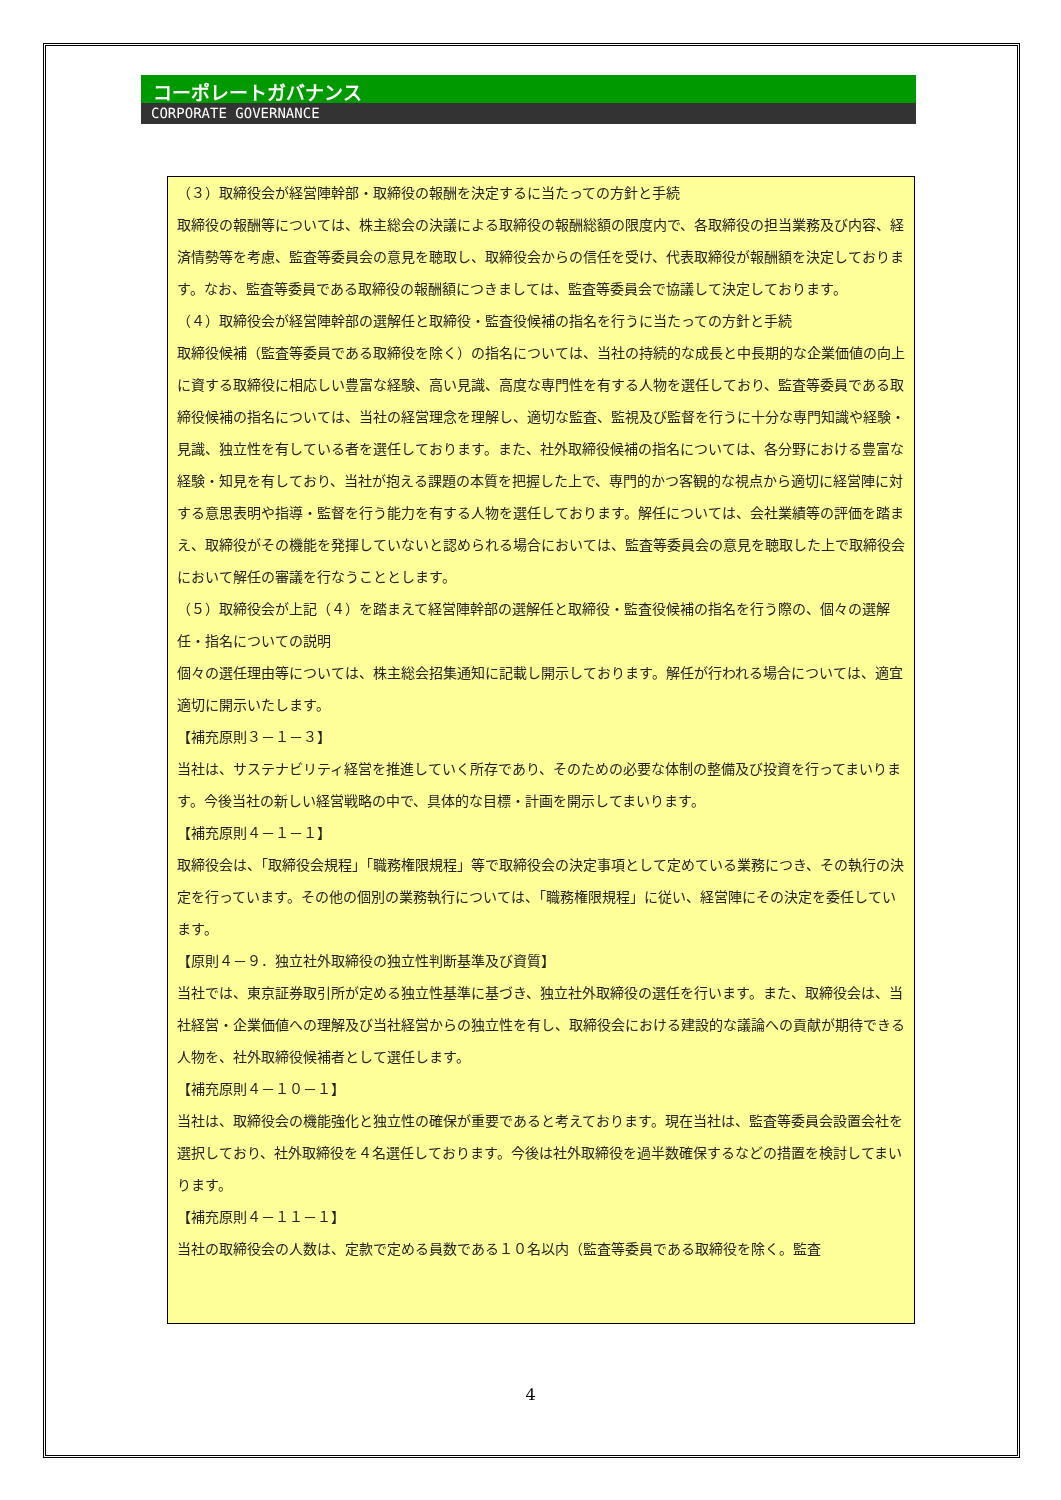コーポレートガバナンス
CORPORATE GOVERNANCE
（３）取締役会が経営陣幹部・取締役の報酬を決定するに当たっての方針と手続
取締役の報酬等については、株主総会の決議による取締役の報酬総額の限度内で、各取締役の担当業務及び内容、経済情勢等を考慮、監査等委員会の意見を聴取し、取締役会からの信任を受け、代表取締役が報酬額を決定しております。なお、監査等委員である取締役の報酬額につきましては、監査等委員会で協議して決定しております。
（４）取締役会が経営陣幹部の選解任と取締役・監査役候補の指名を行うに当たっての方針と手続
取締役候補（監査等委員である取締役を除く）の指名については、当社の持続的な成長と中長期的な企業価値の向上に資する取締役に相応しい豊富な経験、高い見識、高度な専門性を有する人物を選任しており、監査等委員である取締役候補の指名については、当社の経営理念を理解し、適切な監査、監視及び監督を行うに十分な専門知識や経験・見識、独立性を有している者を選任しております。また、社外取締役候補の指名については、各分野における豊富な経験・知見を有しており、当社が抱える課題の本質を把握した上で、専門的かつ客観的な視点から適切に経営陣に対する意思表明や指導・監督を行う能力を有する人物を選任しております。解任については、会社業績等の評価を踏まえ、取締役がその機能を発揮していないと認められる場合においては、監査等委員会の意見を聴取した上で取締役会において解任の審議を行なうこととします。
（５）取締役会が上記（４）を踏まえて経営陣幹部の選解任と取締役・監査役候補の指名を行う際の、個々の選解任・指名についての説明
個々の選任理由等については、株主総会招集通知に記載し開示しております。解任が行われる場合については、適宜適切に開示いたします。
【補充原則３－１－３】
当社は、サステナビリティ経営を推進していく所存であり、そのための必要な体制の整備及び投資を行ってまいります。今後当社の新しい経営戦略の中で、具体的な目標・計画を開示してまいります。
【補充原則４－１－１】
取締役会は、「取締役会規程」「職務権限規程」等で取締役会の決定事項として定めている業務につき、その執行の決定を行っています。その他の個別の業務執行については、「職務権限規程」に従い、経営陣にその決定を委任しています。
【原則４－９．独立社外取締役の独立性判断基準及び資質】
当社では、東京証券取引所が定める独立性基準に基づき、独立社外取締役の選任を行います。また、取締役会は、当社経営・企業価値への理解及び当社経営からの独立性を有し、取締役会における建設的な議論への貢献が期待できる人物を、社外取締役候補者として選任します。
【補充原則４－１０－１】
当社は、取締役会の機能強化と独立性の確保が重要であると考えております。現在当社は、監査等委員会設置会社を選択しており、社外取締役を４名選任しております。今後は社外取締役を過半数確保するなどの措置を検討してまいります。
【補充原則４－１１－１】
当社の取締役会の人数は、定款で定める員数である１０名以内（監査等委員である取締役を除く。監査
4